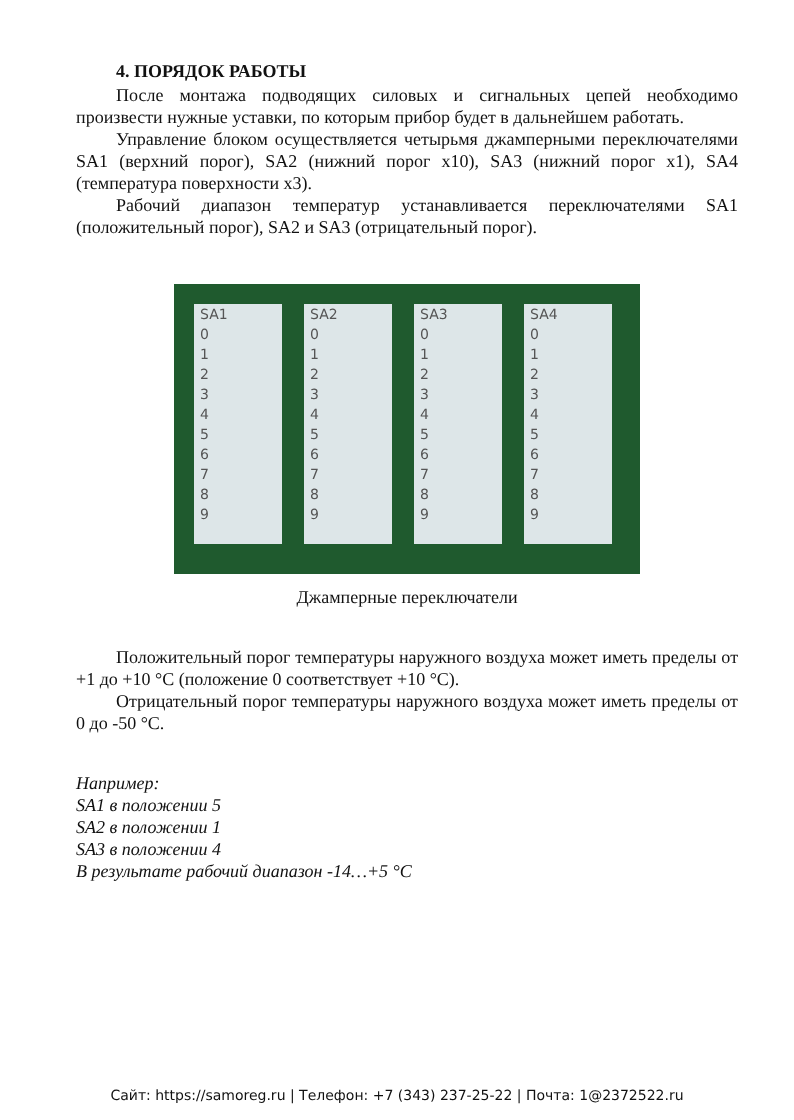4. ПОРЯДОК РАБОТЫ
После монтажа подводящих силовых и сигнальных цепей необходимо произвести нужные уставки, по которым прибор будет в дальнейшем работать.
Управление блоком осуществляется четырьмя джамперными переключателями SA1 (верхний порог), SA2 (нижний порог х10), SA3 (нижний порог х1), SA4 (температура поверхности х3).
Рабочий диапазон температур устанавливается переключателями SA1 (положительный порог), SA2 и SA3 (отрицательный порог).
SA1
0
1
2
3
4
5
6
7
8
9
SA2
0
1
2
3
4
5
6
7
8
9
SA3
0
1
2
3
4
5
6
7
8
9
SA4
0
1
2
3
4
5
6
7
8
9
Джамперные переключатели
Положительный порог температуры наружного воздуха может иметь пределы от +1 до +10 °С (положение 0 соответствует +10 °С).
Отрицательный порог температуры наружного воздуха может иметь пределы от 0 до -50 °С.
Например:
SA1 в положении 5
SA2 в положении 1
SA3 в положении 4
В результате рабочий диапазон -14…+5 °С
Сайт: https://samoreg.ru | Телефон: +7 (343) 237-25-22 | Почта: 1@2372522.ru